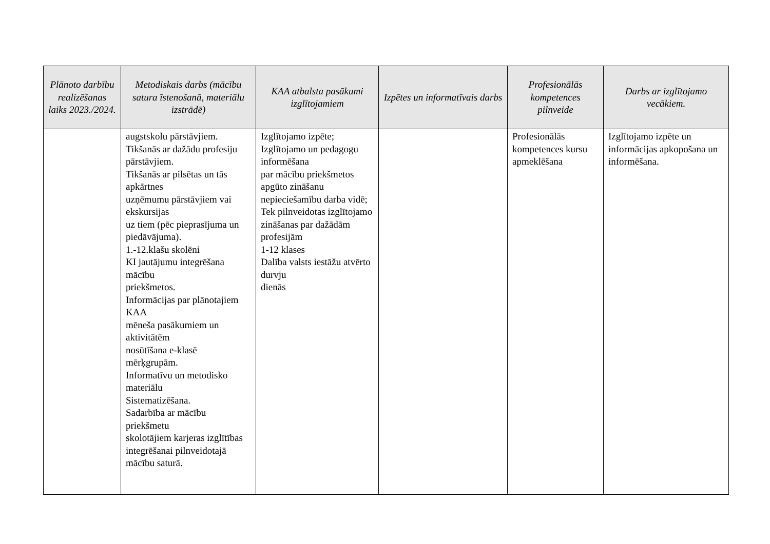| Plānoto darbību realizēšanas laiks 2023./2024. | Metodiskais darbs (mācību satura īstenošanā, materiālu izstrādē) | KAA atbalsta pasākumi izglītojamiem | Izpētes un informatīvais darbs | Profesionālās kompetences pilnveide | Darbs ar izglītojamo vecākiem. |
| --- | --- | --- | --- | --- | --- |
| | augstskolu pārstāvjiem. Tikšanās ar dažādu profesiju pārstāvjiem. Tikšanās ar pilsētas un tās apkārtnes uzņēmumu pārstāvjiem vai ekskursijas uz tiem (pēc pieprasījuma un piedāvājuma). 1.-12.klašu skolēni KI jautājumu integrēšana mācību priekšmetos. Informācijas par plānotajiem KAA mēneša pasākumiem un aktivitātēm nosūtīšana e-klasē mērķgrupām. Informatīvu un metodisko materiālu Sistematizēšana. Sadarbība ar mācību priekšmetu skolotājiem karjeras izglītības integrēšanai pilnveidotajā mācību saturā. | Izglītojamo izpēte; Izglītojamo un pedagogu informēšana par mācību priekšmetos apgūto zināšanu nepieciešamību darba vidē; Tek pilnveidotas izglītojamo zināšanas par dažādām profesijām 1-12 klases Dalība valsts iestāžu atvērto durvju dienās | | Profesionālās kompetences kursu apmeklēšana | Izglītojamo izpēte un informācijas apkopošana un informēšana. |